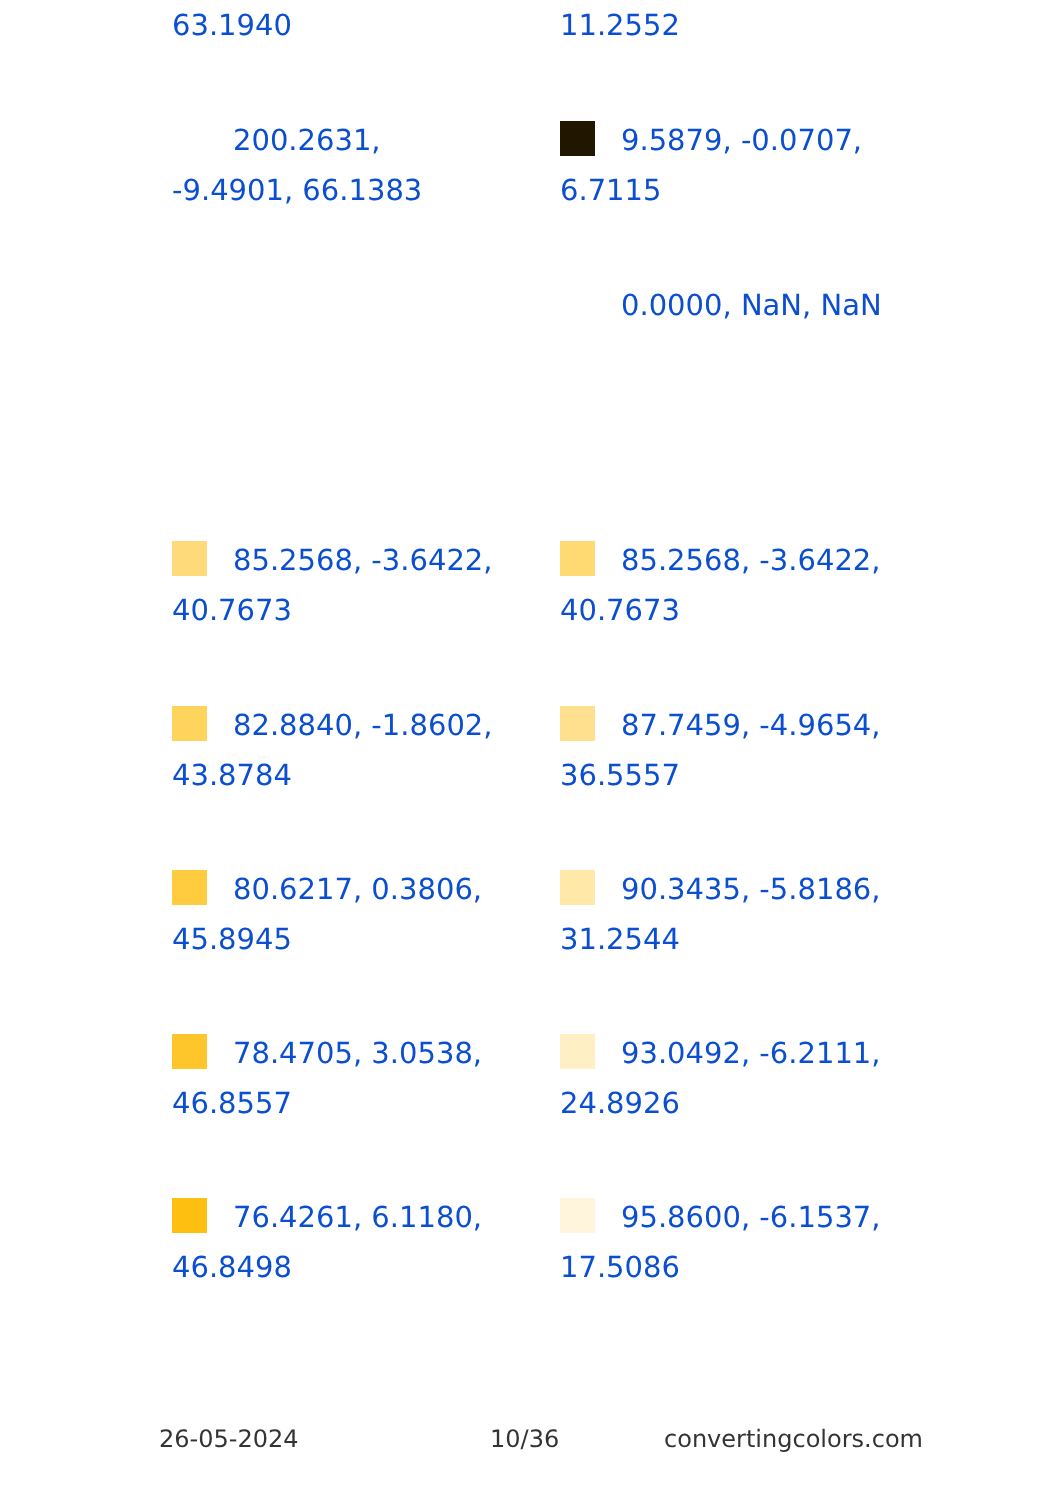63.1940 11.2552
200.2631, -9.4901, 66.1383
9.5879, -0.0707, 6.7115
0.0000, NaN, NaN
85.2568, -3.6422, 40.7673
85.2568, -3.6422, 40.7673
82.8840, -1.8602, 43.8784
87.7459, -4.9654, 36.5557
80.6217, 0.3806, 45.8945
90.3435, -5.8186, 31.2544
78.4705, 3.0538, 46.8557
93.0492, -6.2111, 24.8926
76.4261, 6.1180, 46.8498
95.8600, -6.1537, 17.5086
26-05-2024 10/36 convertingcolors.com